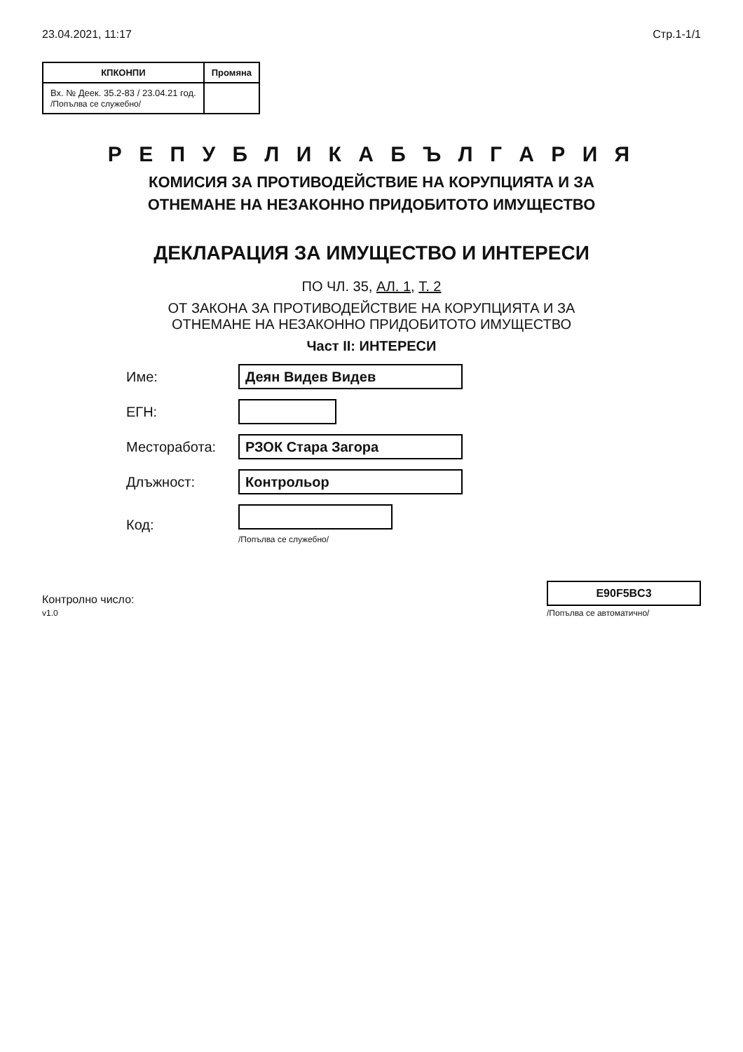23.04.2021, 11:17 Стр.1-1/1
| КПКОНПИ | Промяна |
| --- | --- |
| Вх. № Деек. 35.2-83 / 23.04.21 год. /Попълва се служебно/ | |
Р Е П У Б Л И К А Б Ъ Л Г А Р И Я
КОМИСИЯ ЗА ПРОТИВОДЕЙСТВИЕ НА КОРУПЦИЯТА И ЗА
ОТНЕМАНЕ НА НЕЗАКОННО ПРИДОБИТОТО ИМУЩЕСТВО
ДЕКЛАРАЦИЯ ЗА ИМУЩЕСТВО И ИНТЕРЕСИ
ПО ЧЛ. 35, АЛ. 1, Т. 2
ОТ ЗАКОНА ЗА ПРОТИВОДЕЙСТВИЕ НА КОРУПЦИЯТА И ЗА
ОТНЕМАНЕ НА НЕЗАКОННО ПРИДОБИТОТО ИМУЩЕСТВО
Част II: ИНТЕРЕСИ
Име: Деян Видев Видев
ЕГН:
Месторабота: РЗОК Стара Загора
Длъжност: Контрольор
Код: /Попълва се служебно/
Контролно число:
v1.0
E90F5BC3
/Попълва се автоматично/